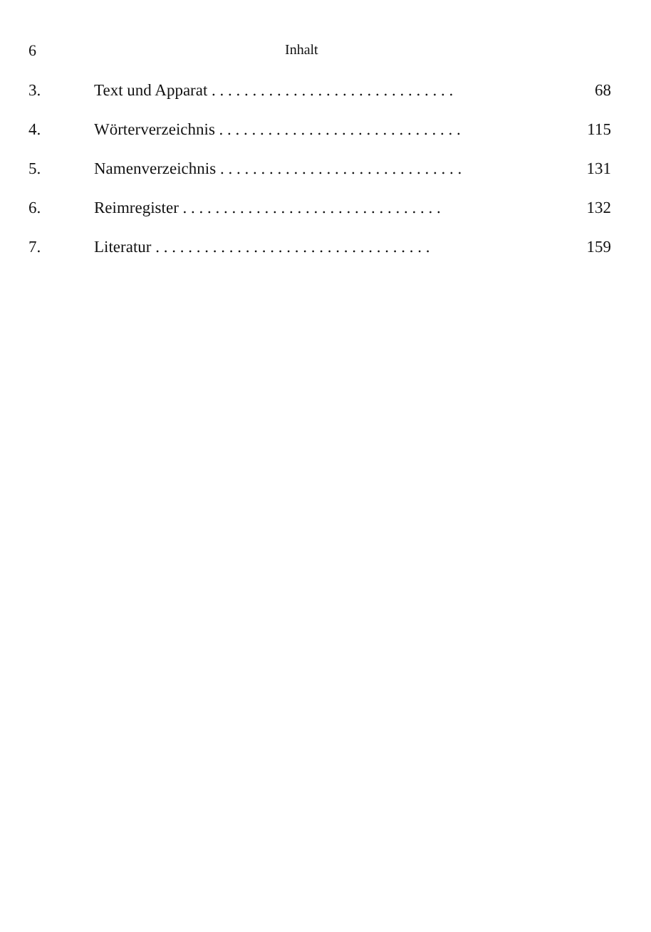6 Inhalt
3. Text und Apparat . . . . . . . . . . . . . . . . . . . . . . . . . . . . . . 68
4. Wörterverzeichnis . . . . . . . . . . . . . . . . . . . . . . . . . . . . . . 115
5. Namenverzeichnis . . . . . . . . . . . . . . . . . . . . . . . . . . . . . . 131
6. Reimregister . . . . . . . . . . . . . . . . . . . . . . . . . . . . . . . . 132
7. Literatur . . . . . . . . . . . . . . . . . . . . . . . . . . . . . . . . . . 159